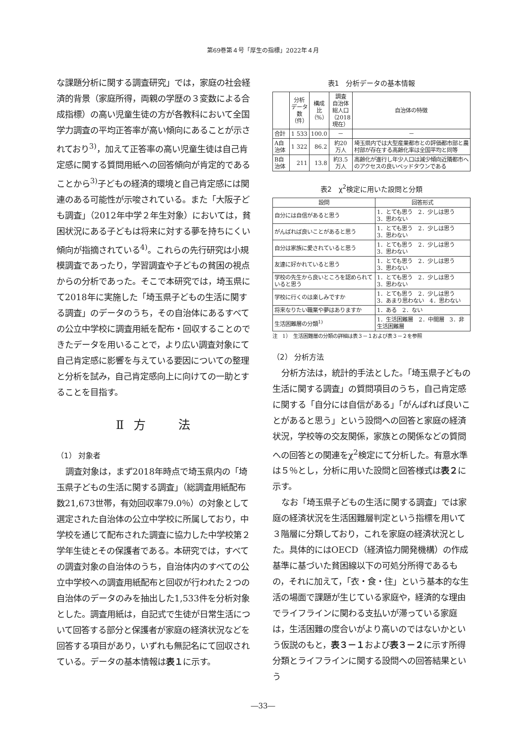第69巻第４号「厚生の指標」2022年４月
な課題分析に関する調査研究」では，家庭の社会経済的背景（家庭所得，両親の学歴の３変数による合成指標）の高い児童生徒の方が各教科において全国学力調査の平均正答率が高い傾向にあることが示されており<sup>3)</sup>，加えて正答率の高い児童生徒は自己肯定感に関する質問用紙への回答傾向が肯定的であることから<sup>3)</sup>子どもの経済的環境と自己肯定感には関連のある可能性が示唆されている。また「大阪子ども調査」（2012年中学２年生対象）においては，貧困状況にある子どもは将来に対する夢を持ちにくい傾向が指摘されている<sup>4)</sup>。これらの先行研究は小規模調査であったり，学習調査や子どもの貧困の視点からの分析であった。そこで本研究では，埼玉県にて2018年に実施した「埼玉県子どもの生活に関する調査」のデータのうち，その自治体にあるすべての公立中学校に調査用紙を配布・回収することのできたデータを用いることで，より広い調査対象にて自己肯定感に影響を与えている要因についての整理と分析を試み，自己肯定感向上に向けての一助とすることを目指す。
Ⅱ 方　　法
（1） 対象者
調査対象は，まず2018年時点で埼玉県内の「埼玉県子どもの生活に関する調査」（総調査用紙配布数21,673世帯，有効回収率79.0％）の対象として選定された自治体の公立中学校に所属しており，中学校を通じて配布された調査に協力した中学校第２学年生徒とその保護者である。本研究では，すべての調査対象の自治体のうち，自治体内のすべての公立中学校への調査用紙配布と回収が行われた２つの自治体のデータのみを抽出した1,533件を分析対象とした。調査用紙は，自記式で生徒が日常生活について回答する部分と保護者が家庭の経済状況などを回答する項目があり，いずれも無記名にて回収されている。データの基本情報は表１に示す。
表1　分析データの基本情報
| | 分析 データ 数 （件） | 構成比 （%） | 調査 自治体 総人口 （2018 現在） | 自治体の特徴 |
| --- | --- | --- | --- | --- |
| 合計 | 1 533 | 100.0 | － | － |
| A自治体 | 1 322 | 86.2 | 約20 万人 | 埼玉県内では大型産業都市との評価都市部と農村部が存在する高齢化率は全国平均と同等 |
| B自治体 | 211 | 13.8 | 約3.5 万人 | 高齢化が進行し年少人口は減少傾向近隣都市へのアクセスの良いベッドタウンである |
表2　χ<sup>2</sup>検定に用いた設問と分類
| 設問 | 回答形式 |
| --- | --- |
| 自分には自信があると思う | 1．とても思う 2．少しは思う 3．思わない |
| がんばれば良いことがあると思う | 1．とても思う 2．少しは思う 3．思わない |
| 自分は家族に愛されていると思う | 1．とても思う 2．少しは思う 3．思わない |
| 友達に好かれていると思う | 1．とても思う 2．少しは思う 3．思わない |
| 学校の先生から良いところを認められていると思う | 1．とても思う 2．少しは思う 3．思わない |
| 学校に行くのは楽しみですか | 1．とても思う 2．少しは思う 3．あまり思わない 4．思わない |
| 将来なりたい職業や夢はありますか | 1．ある 2．ない |
| 生活困難層の分類<sup>1)</sup> | 1．生活困難層 2．中間層 3．非生活困難層 |
注　1）　生活困難層の分類の詳細は表３－１および表３－２を参照
（2） 分析方法
分析方法は，統計的手法とした。「埼玉県子どもの生活に関する調査」の質問項目のうち，自己肯定感に関する「自分には自信がある」「がんばれば良いことがあると思う」という設問への回答と家庭の経済状況，学校等の交友関係，家族との関係などの質問への回答との関連をχ<sup>2</sup>検定にて分析した。有意水準は５％とし，分析に用いた設問と回答様式は表２に示す。
なお「埼玉県子どもの生活に関する調査」では家庭の経済状況を生活困難層判定という指標を用いて３階層に分類しており，これを家庭の経済状況とした。具体的にはOECD（経済協力開発機構）の作成基準に基づいた貧困線以下の可処分所得であるもの，それに加えて，「衣・食・住」という基本的な生活の場面で課題が生じている家庭や，経済的な理由でライフラインに関わる支払いが滞っている家庭は，生活困難の度合いがより高いのではないかという仮説のもと，表３－１および表３－２に示す所得分類とライフラインに関する設問への回答結果という
―33―